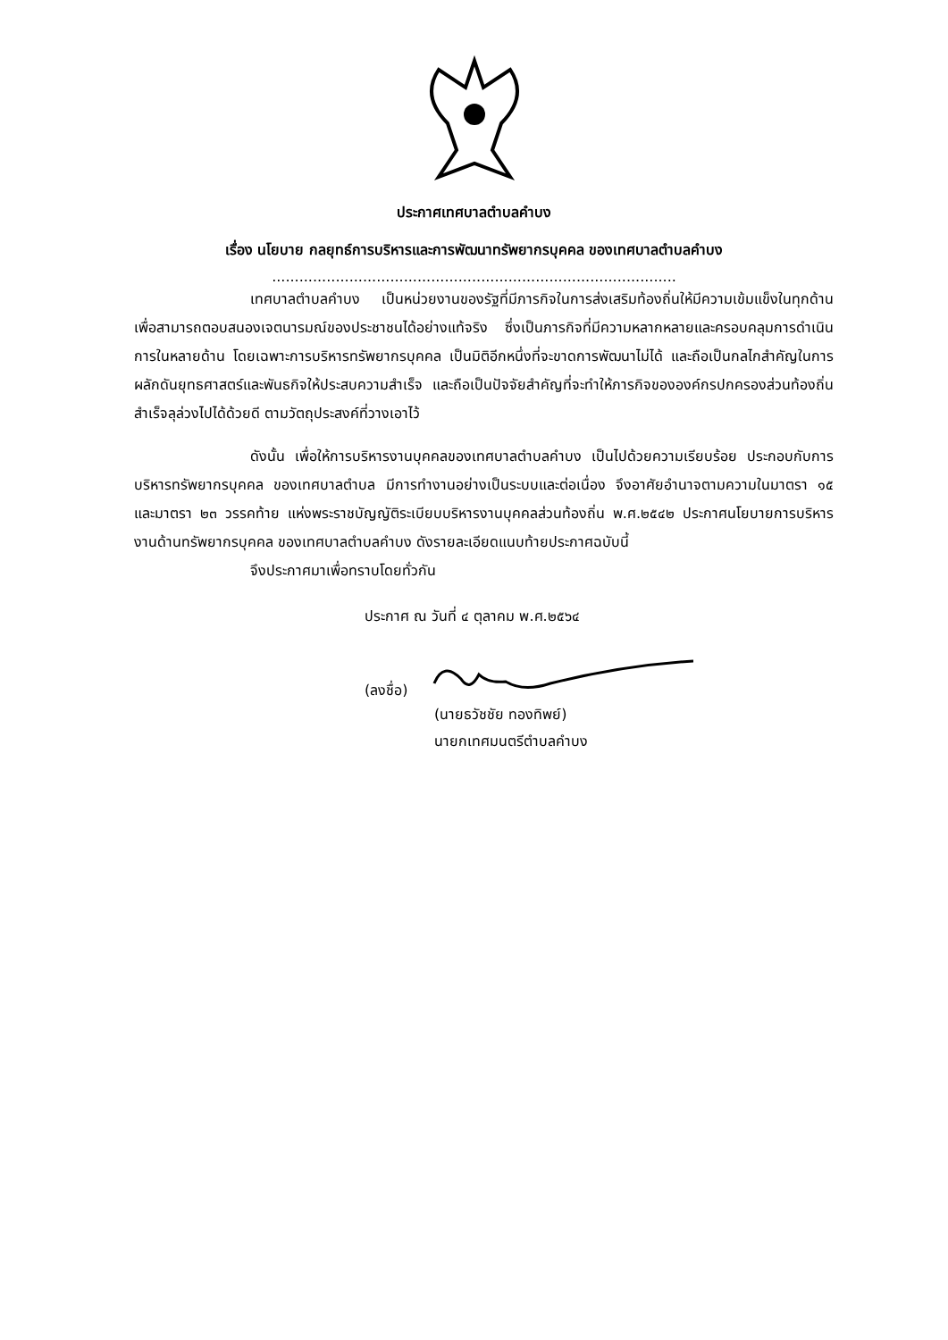ประกาศเทศบาลตำบลคำบง
เรื่อง นโยบาย กลยุทธ์การบริหารและการพัฒนาทรัพยากรบุคคล ของเทศบาลตำบลคำบง
.........................................................................................
เทศบาลตำบลคำบง เป็นหน่วยงานของรัฐที่มีภารกิจในการส่งเสริมท้องถิ่นให้มีความเข้มแข็งในทุกด้าน เพื่อสามารถตอบสนองเจตนารมณ์ของประชาชนได้อย่างแท้จริง ซึ่งเป็นภารกิจที่มีความหลากหลายและครอบคลุมการดำเนินการในหลายด้าน โดยเฉพาะการบริหารทรัพยากรบุคคล เป็นมิติอีกหนึ่งที่จะขาดการพัฒนาไม่ได้ และถือเป็นกลไกสำคัญในการผลักดันยุทธศาสตร์และพันธกิจให้ประสบความสำเร็จ และถือเป็นปัจจัยสำคัญที่จะทำให้ภารกิจขององค์กรปกครองส่วนท้องถิ่นสำเร็จลุล่วงไปได้ด้วยดี ตามวัตถุประสงค์ที่วางเอาไว้
ดังนั้น เพื่อให้การบริหารงานบุคคลของเทศบาลตำบลคำบง เป็นไปด้วยความเรียบร้อย ประกอบกับการบริหารทรัพยากรบุคคล ของเทศบาลตำบล มีการทำงานอย่างเป็นระบบและต่อเนื่อง จึงอาศัยอำนาจตามความในมาตรา ๑๕ และมาตรา ๒๓ วรรคท้าย แห่งพระราชบัญญัติระเบียบบริหารงานบุคคลส่วนท้องถิ่น พ.ศ.๒๕๔๒ ประกาศนโยบายการบริหารงานด้านทรัพยากรบุคคล ของเทศบาลตำบลคำบง ดังรายละเอียดแนบท้ายประกาศฉบับนี้
จึงประกาศมาเพื่อทราบโดยทั่วกัน
ประกาศ ณ วันที่ ๔ ตุลาคม พ.ศ.๒๕๖๔
(ลงชื่อ)
(นายธวัชชัย ทองทิพย์)
นายกเทศมนตรีตำบลคำบง